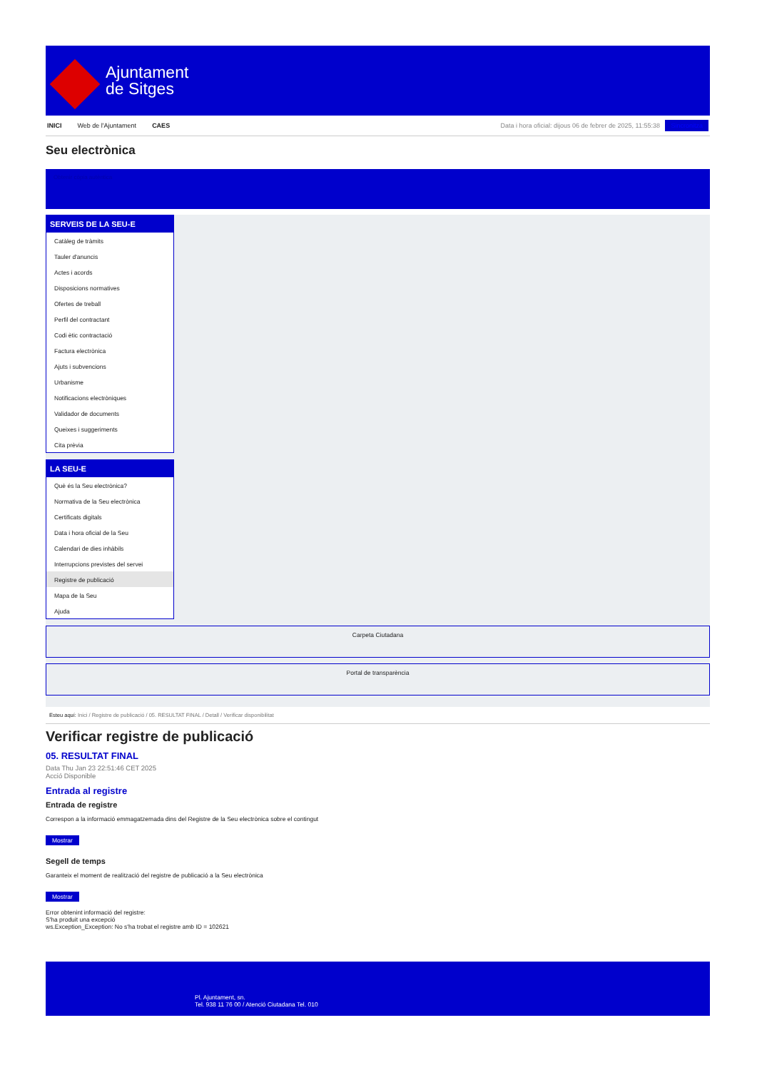Ajuntament
de Sitges
INICI Web de l'Ajuntament CAES Data i hora oficial: dijous 06 de febrer de 2025, 11:55:38 Sincronitza
Seu electrònica
Obtenir còpia autèntica
SERVEIS DE LA SEU-E
Catàleg de tràmits
Tauler d'anuncis
Actes i acords
Disposicions normatives
Ofertes de treball
Perfil del contractant
Codi ètic contractació
Factura electrònica
Ajuts i subvencions
Urbanisme
Notificacions electròniques
Validador de documents
Queixes i suggeriments
Cita prèvia
LA SEU-E
Què és la Seu electrònica?
Normativa de la Seu electrònica
Certificats digitals
Data i hora oficial de la Seu
Calendari de dies inhàbils
Interrupcions previstes del servei
Registre de publicació
Mapa de la Seu
Ajuda
Carpeta Ciutadana
Portal de transparència
Esteu aquí: Inici / Registre de publicació / 05. RESULTAT FINAL / Detall / Verificar disponibilitat
Verificar registre de publicació
05. RESULTAT FINAL
Data Thu Jan 23 22:51:46 CET 2025
Acció Disponible
Entrada al registre
Entrada de registre
Correspon a la informació emmagatzemada dins del Registre de la Seu electrònica sobre el contingut
Mostrar
Segell de temps
Garanteix el moment de realització del registre de publicació a la Seu electrònica
Mostrar
Error obtenint informació del registre:
S'ha produit una excepció
ws.Exception_Exception: No s'ha trobat el registre amb ID = 102621
Pl. Ajuntament, sn.
Tel. 938 11 76 00 / Atenció Ciutadana Tel. 010